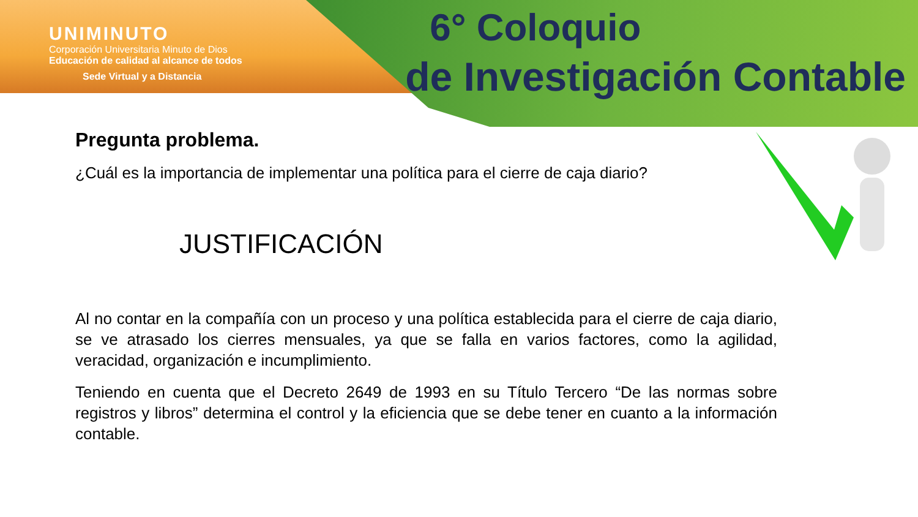UNIMINUTO
Corporación Universitaria Minuto de Dios
Educación de calidad al alcance de todos
Sede Virtual y a Distancia
6° Coloquio
de Investigación Contable
Pregunta problema.
¿Cuál es la importancia de implementar una política para el cierre de caja diario?
JUSTIFICACIÓN
Al no contar en la compañía con un proceso y una política establecida para el cierre de caja diario, se ve atrasado los cierres mensuales, ya que se falla en varios factores, como la agilidad, veracidad, organización e incumplimiento.
Teniendo en cuenta que el Decreto 2649 de 1993 en su Título Tercero “De las normas sobre registros y libros” determina el control y la eficiencia que se debe tener en cuanto a la información contable.